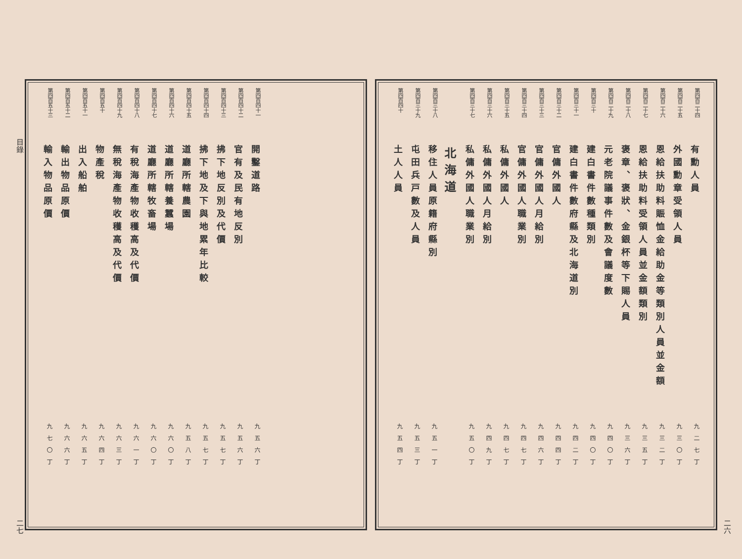第四百二十四 有勳人員 九二七丁
第四百二十五 外國勳章受領人員 九三〇丁
第四百二十六 恩給扶助料賑恤金給助金等類別人員並金額 九三二丁
第四百二十七 恩給扶助料受領人員並金額類別 九三五丁
第四百二十八 褒章、褒狀、金銀杯等下賜人員 九三六丁
第四百二十九 元老院議事件數及會議度數 九四〇丁
第四百三十 建白書件數種類別 九四〇丁
第四百三十一 建白書件數府縣及北海道別 九四二丁
第四百三十二 官傭外國人 九四四丁
第四百三十三 官傭外國人月給別 九四六丁
第四百三十四 官傭外國人職業別 九四七丁
第四百三十五 私傭外國人 九四七丁
第四百三十六 私傭外國人月給別 九四九丁
第四百三十七 私傭外國人職業別 九五〇丁
北海道
第四百三十八 移住人員原籍府縣別 九五一丁
第四百三十九 屯田兵戸數及人員 九五三丁
第四百四十 土人人員 九五四丁
二六
目錄 二七
第四百四十一 開鑿道路 九五六丁
第四百四十二 官有及民有地反別 九五六丁
第四百四十三 拂下地反別及代價 九五七丁
第四百四十四 拂下地及下與地累年比較 九五七丁
第四百四十五 道廳所轄農園 九五八丁
第四百四十六 道廳所轄養蠶場 九六〇丁
第四百四十七 道廳所轄牧畜場 九六〇丁
第四百四十八 有稅海產物收穫高及代價 九六一丁
第四百四十九 無稅海產物收穫高及代價 九六三丁
第四百五十 物產稅 九六四丁
第四百五十一 出入船舶 九六五丁
第四百五十二 輸出物品原價 九六六丁
第四百五十三 輸入物品原價 九七〇丁